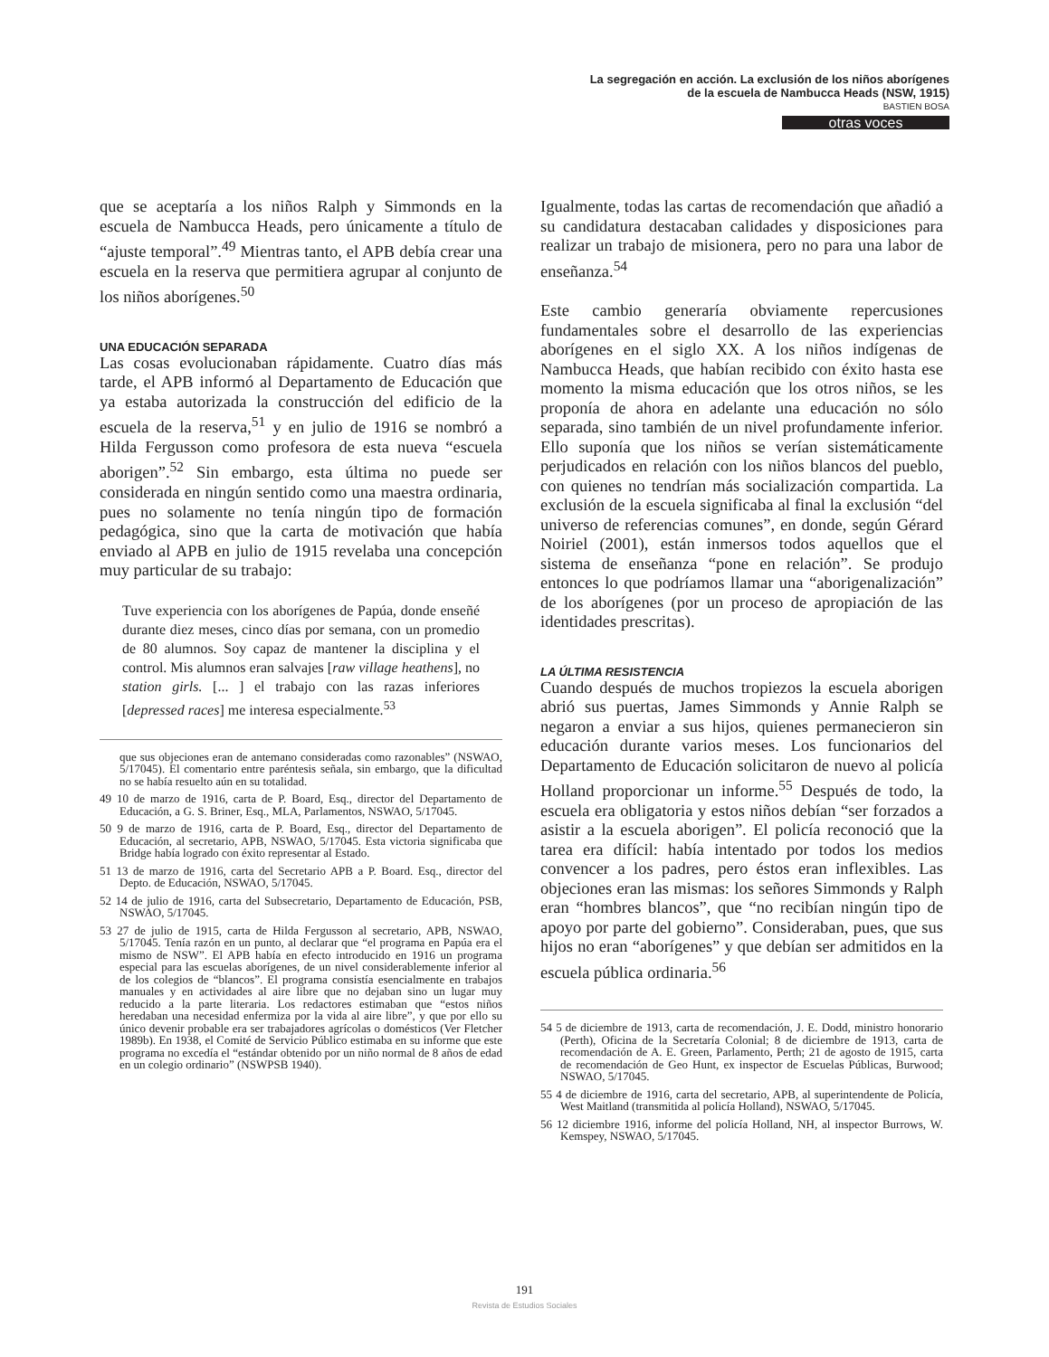La segregación en acción. La exclusión de los niños aborígenes
de la escuela de Nambucca Heads (NSW, 1915)
BASTIEN BOSA
otras voces
que se aceptaría a los niños Ralph y Simmonds en la escuela de Nambucca Heads, pero únicamente a título de “ajuste temporal”.<sup>49</sup> Mientras tanto, el APB debía crear una escuela en la reserva que permitiera agrupar al conjunto de los niños aborígenes.<sup>50</sup>
UNA EDUCACIÓN SEPARADA
Las cosas evolucionaban rápidamente. Cuatro días más tarde, el APB informó al Departamento de Educación que ya estaba autorizada la construcción del edificio de la escuela de la reserva,<sup>51</sup> y en julio de 1916 se nombró a Hilda Fergusson como profesora de esta nueva “escuela aborigen”.<sup>52</sup> Sin embargo, esta última no puede ser considerada en ningún sentido como una maestra ordinaria, pues no solamente no tenía ningún tipo de formación pedagógica, sino que la carta de motivación que había enviado al APB en julio de 1915 revelaba una concepción muy particular de su trabajo:
Tuve experiencia con los aborígenes de Papúa, donde enseñé durante diez meses, cinco días por semana, con un promedio de 80 alumnos. Soy capaz de mantener la disciplina y el control. Mis alumnos eran salvajes [raw village heathens], no station girls. [... ] el trabajo con las razas inferiores [depressed races] me interesa especialmente.<sup>53</sup>
que sus objeciones eran de antemano consideradas como razonables” (NSWAO, 5/17045). El comentario entre paréntesis señala, sin embargo, que la dificultad no se había resuelto aún en su totalidad.
49 10 de marzo de 1916, carta de P. Board, Esq., director del Departamento de Educación, a G. S. Briner, Esq., MLA, Parlamentos, NSWAO, 5/17045.
50 9 de marzo de 1916, carta de P. Board, Esq., director del Departamento de Educación, al secretario, APB, NSWAO, 5/17045. Esta victoria significaba que Bridge había logrado con éxito representar al Estado.
51 13 de marzo de 1916, carta del Secretario APB a P. Board. Esq., director del Depto. de Educación, NSWAO, 5/17045.
52 14 de julio de 1916, carta del Subsecretario, Departamento de Educación, PSB, NSWAO, 5/17045.
53 27 de julio de 1915, carta de Hilda Fergusson al secretario, APB, NSWAO, 5/17045. Tenía razón en un punto, al declarar que “el programa en Papúa era el mismo de NSW”. El APB había en efecto introducido en 1916 un programa especial para las escuelas aborígenes, de un nivel considerablemente inferior al de los colegios de “blancos”. El programa consistía esencialmente en trabajos manuales y en actividades al aire libre que no dejaban sino un lugar muy reducido a la parte literaria. Los redactores estimaban que “estos niños heredaban una necesidad enfermiza por la vida al aire libre”, y que por ello su único devenir probable era ser trabajadores agrícolas o domésticos (Ver Fletcher 1989b). En 1938, el Comité de Servicio Público estimaba en su informe que este programa no excedía el “estándar obtenido por un niño normal de 8 años de edad en un colegio ordinario” (NSWPSB 1940).
Igualmente, todas las cartas de recomendación que añadió a su candidatura destacaban calidades y disposiciones para realizar un trabajo de misionera, pero no para una labor de enseñanza.<sup>54</sup>
Este cambio generaría obviamente repercusiones fundamentales sobre el desarrollo de las experiencias aborígenes en el siglo XX. A los niños indígenas de Nambucca Heads, que habían recibido con éxito hasta ese momento la misma educación que los otros niños, se les proponía de ahora en adelante una educación no sólo separada, sino también de un nivel profundamente inferior. Ello suponía que los niños se verían sistemáticamente perjudicados en relación con los niños blancos del pueblo, con quienes no tendrían más socialización compartida. La exclusión de la escuela significaba al final la exclusión “del universo de referencias comunes”, en donde, según Gérard Noiriel (2001), están inmersos todos aquellos que el sistema de enseñanza “pone en relación”. Se produjo entonces lo que podríamos llamar una “aborigenalización” de los aborígenes (por un proceso de apropiación de las identidades prescritas).
LA ÚLTIMA RESISTENCIA
Cuando después de muchos tropiezos la escuela aborigen abrió sus puertas, James Simmonds y Annie Ralph se negaron a enviar a sus hijos, quienes permanecieron sin educación durante varios meses. Los funcionarios del Departamento de Educación solicitaron de nuevo al policía Holland proporcionar un informe.<sup>55</sup> Después de todo, la escuela era obligatoria y estos niños debían “ser forzados a asistir a la escuela aborigen”. El policía reconoció que la tarea era difícil: había intentado por todos los medios convencer a los padres, pero éstos eran inflexibles. Las objeciones eran las mismas: los señores Simmonds y Ralph eran “hombres blancos”, que “no recibían ningún tipo de apoyo por parte del gobierno”. Consideraban, pues, que sus hijos no eran “aborígenes” y que debían ser admitidos en la escuela pública ordinaria.<sup>56</sup>
54 5 de diciembre de 1913, carta de recomendación, J. E. Dodd, ministro honorario (Perth), Oficina de la Secretaría Colonial; 8 de diciembre de 1913, carta de recomendación de A. E. Green, Parlamento, Perth; 21 de agosto de 1915, carta de recomendación de Geo Hunt, ex inspector de Escuelas Públicas, Burwood; NSWAO, 5/17045.
55 4 de diciembre de 1916, carta del secretario, APB, al superintendente de Policía, West Maitland (transmitida al policía Holland), NSWAO, 5/17045.
56 12 diciembre 1916, informe del policía Holland, NH, al inspector Burrows, W. Kemspey, NSWAO, 5/17045.
191
Revista de Estudios Sociales